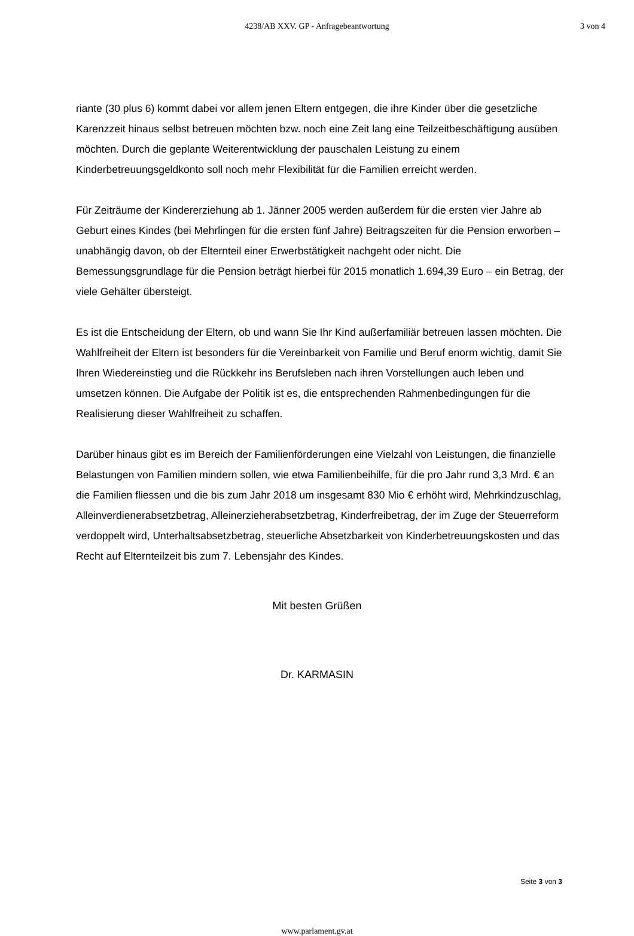4238/AB XXV. GP - Anfragebeantwortung
3 von 4
riante (30 plus 6) kommt dabei vor allem jenen Eltern entgegen, die ihre Kinder über die gesetzliche Karenzzeit hinaus selbst betreuen möchten bzw. noch eine Zeit lang eine Teilzeitbeschäftigung ausüben möchten. Durch die geplante Weiterentwicklung der pauschalen Leistung zu einem Kinderbetreuungsgeldkonto soll noch mehr Flexibilität für die Familien erreicht werden.
Für Zeiträume der Kindererziehung ab 1. Jänner 2005 werden außerdem für die ersten vier Jahre ab Geburt eines Kindes (bei Mehrlingen für die ersten fünf Jahre) Beitragszeiten für die Pension erworben – unabhängig davon, ob der Elternteil einer Erwerbstätigkeit nachgeht oder nicht. Die Bemessungsgrundlage für die Pension beträgt hierbei für 2015 monatlich 1.694,39 Euro – ein Betrag, der viele Gehälter übersteigt.
Es ist die Entscheidung der Eltern, ob und wann Sie Ihr Kind außerfamiliär betreuen lassen möchten. Die Wahlfreiheit der Eltern ist besonders für die Vereinbarkeit von Familie und Beruf enorm wichtig, damit Sie Ihren Wiedereinstieg und die Rückkehr ins Berufsleben nach ihren Vorstellungen auch leben und umsetzen können. Die Aufgabe der Politik ist es, die entsprechenden Rahmenbedingungen für die Realisierung dieser Wahlfreiheit zu schaffen.
Darüber hinaus gibt es im Bereich der Familienförderungen eine Vielzahl von Leistungen, die finanzielle Belastungen von Familien mindern sollen, wie etwa Familienbeihilfe, für die pro Jahr rund 3,3 Mrd. € an die Familien fliessen und die bis zum Jahr 2018 um insgesamt 830 Mio € erhöht wird, Mehrkindzuschlag, Alleinverdienerabsetzbetrag, Alleinerzieherabsetzbetrag, Kinderfreibetrag, der im Zuge der Steuerreform verdoppelt wird, Unterhaltsabsetzbetrag, steuerliche Absetzbarkeit von Kinderbetreuungskosten und das Recht auf Elternteilzeit bis zum 7. Lebensjahr des Kindes.
Mit besten Grüßen
Dr. KARMASIN
Seite 3 von 3
www.parlament.gv.at